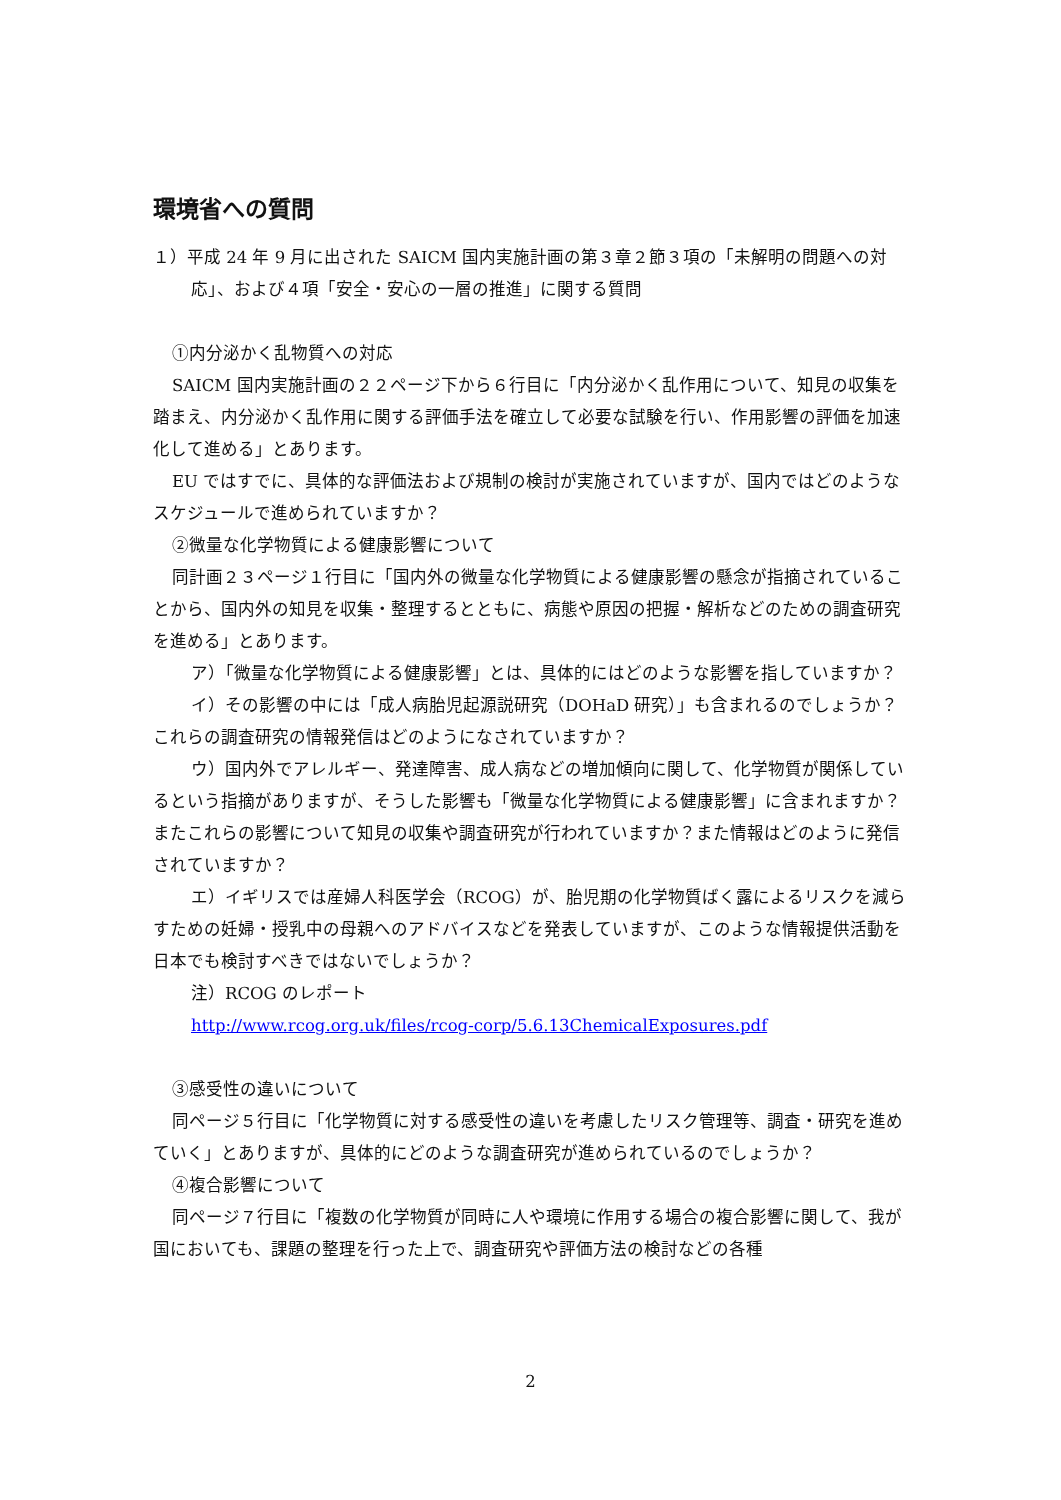環境省への質問
１）平成 24 年 9 月に出された SAICM 国内実施計画の第３章２節３項の「未解明の問題への対応」、および４項「安全・安心の一層の推進」に関する質問
①内分泌かく乱物質への対応
SAICM 国内実施計画の２２ページ下から６行目に「内分泌かく乱作用について、知見の収集を踏まえ、内分泌かく乱作用に関する評価手法を確立して必要な試験を行い、作用影響の評価を加速化して進める」とあります。
EU ではすでに、具体的な評価法および規制の検討が実施されていますが、国内ではどのようなスケジュールで進められていますか？
②微量な化学物質による健康影響について
同計画２３ページ１行目に「国内外の微量な化学物質による健康影響の懸念が指摘されていることから、国内外の知見を収集・整理するとともに、病態や原因の把握・解析などのための調査研究を進める」とあります。
ア）「微量な化学物質による健康影響」とは、具体的にはどのような影響を指していますか？
イ）その影響の中には「成人病胎児起源説研究（DOHaD 研究）」も含まれるのでしょうか？これらの調査研究の情報発信はどのようになされていますか？
ウ）国内外でアレルギー、発達障害、成人病などの増加傾向に関して、化学物質が関係しているという指摘がありますが、そうした影響も「微量な化学物質による健康影響」に含まれますか？またこれらの影響について知見の収集や調査研究が行われていますか？また情報はどのように発信されていますか？
エ）イギリスでは産婦人科医学会（RCOG）が、胎児期の化学物質ばく露によるリスクを減らすための妊婦・授乳中の母親へのアドバイスなどを発表していますが、このような情報提供活動を日本でも検討すべきではないでしょうか？
注）RCOG のレポート
http://www.rcog.org.uk/files/rcog-corp/5.6.13ChemicalExposures.pdf
③感受性の違いについて
同ページ５行目に「化学物質に対する感受性の違いを考慮したリスク管理等、調査・研究を進めていく」とありますが、具体的にどのような調査研究が進められているのでしょうか？
④複合影響について
同ページ７行目に「複数の化学物質が同時に人や環境に作用する場合の複合影響に関して、我が国においても、課題の整理を行った上で、調査研究や評価方法の検討などの各種
2